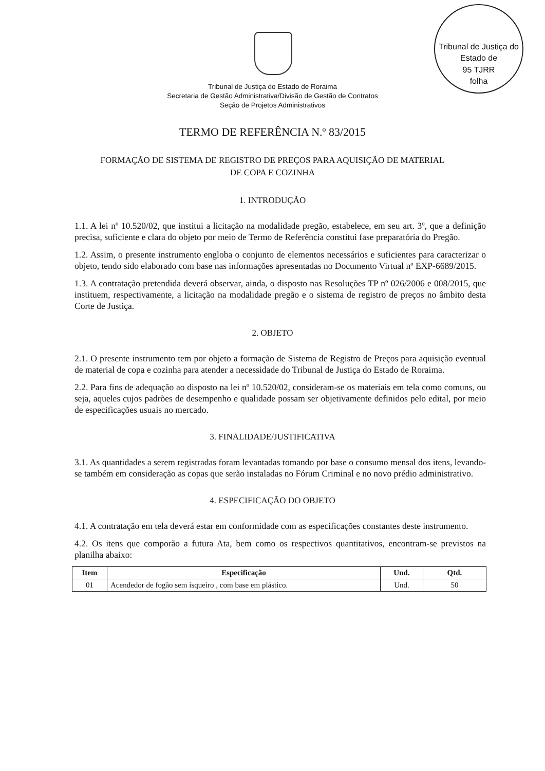Tribunal de Justiça do Estado de
95 TJRR
folha
Tribunal de Justiça do Estado de Roraima
Secretaria de Gestão Administrativa/Divisão de Gestão de Contratos
Seção de Projetos Administrativos
TERMO DE REFERÊNCIA N.º 83/2015
FORMAÇÃO DE SISTEMA DE REGISTRO DE PREÇOS PARA AQUISIÇÃO DE MATERIAL
DE COPA E COZINHA
1. INTRODUÇÃO
1.1. A lei nº 10.520/02, que institui a licitação na modalidade pregão, estabelece, em seu art. 3º, que a definição precisa, suficiente e clara do objeto por meio de Termo de Referência constitui fase preparatória do Pregão.
1.2. Assim, o presente instrumento engloba o conjunto de elementos necessários e suficientes para caracterizar o objeto, tendo sido elaborado com base nas informações apresentadas no Documento Virtual nº EXP-6689/2015.
1.3. A contratação pretendida deverá observar, ainda, o disposto nas Resoluções TP nº 026/2006 e 008/2015, que instituem, respectivamente, a licitação na modalidade pregão e o sistema de registro de preços no âmbito desta Corte de Justiça.
2. OBJETO
2.1. O presente instrumento tem por objeto a formação de Sistema de Registro de Preços para aquisição eventual de material de copa e cozinha para atender a necessidade do Tribunal de Justiça do Estado de Roraima.
2.2. Para fins de adequação ao disposto na lei nº 10.520/02, consideram-se os materiais em tela como comuns, ou seja, aqueles cujos padrões de desempenho e qualidade possam ser objetivamente definidos pelo edital, por meio de especificações usuais no mercado.
3. FINALIDADE/JUSTIFICATIVA
3.1. As quantidades a serem registradas foram levantadas tomando por base o consumo mensal dos itens, levando-se também em consideração as copas que serão instaladas no Fórum Criminal e no novo prédio administrativo.
4. ESPECIFICAÇÃO DO OBJETO
4.1. A contratação em tela deverá estar em conformidade com as especificações constantes deste instrumento.
4.2. Os itens que comporão a futura Ata, bem como os respectivos quantitativos, encontram-se previstos na planilha abaixo:
| Item | Especificação | Und. | Qtd. |
| --- | --- | --- | --- |
| 01 | Acendedor de fogão sem isqueiro , com base em plástico. | Und. | 50 |